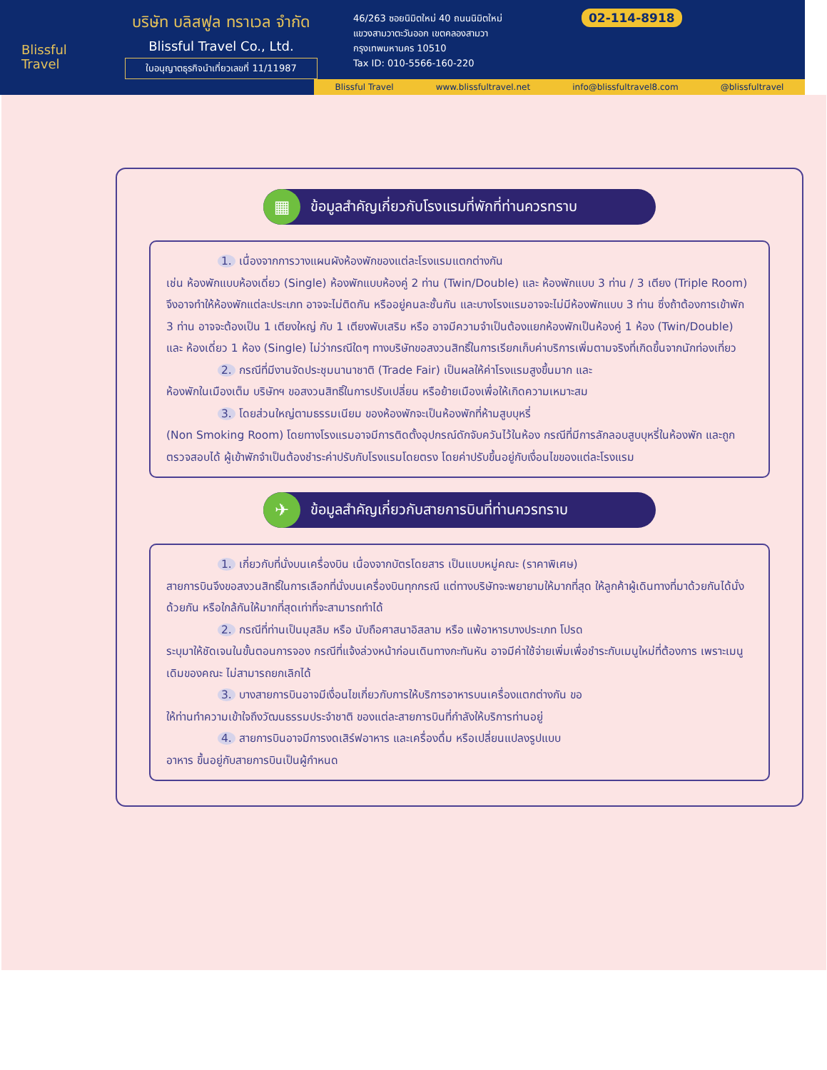Blissful
Travel
บริษัท บลิสฟูล ทราเวล จำกัด
Blissful Travel Co., Ltd.
ใบอนุญาตธุรกิจนำเที่ยวเลขที่ 11/11987
46/263 ซอยนิมิตใหม่ 40 ถนนนิมิตใหม่
แขวงสามวาตะวันออก เขตคลองสามวา
กรุงเทพมหานคร 10510
Tax ID: 010-5566-160-220
02-114-8918
Blissful Travel www.blissfultravel.net info@blissfultravel8.com @blissfultravel
▦
ข้อมูลสำคัญเกี่ยวกับโรงแรมที่พักที่ท่านควรทราบ
1. เนื่องจากการวางแผนผังห้องพักของแต่ละโรงแรมแตกต่างกัน
เช่น ห้องพักแบบห้องเดี่ยว (Single) ห้องพักแบบห้องคู่ 2 ท่าน (Twin/Double) และ ห้องพักแบบ 3 ท่าน / 3 เตียง (Triple Room) จึงอาจทำให้ห้องพักแต่ละประเภท อาจจะไม่ติดกัน หรืออยู่คนละชั้นกัน และบางโรงแรมอาจจะไม่มีห้องพักแบบ 3 ท่าน ซึ่งถ้าต้องการเข้าพัก 3 ท่าน อาจจะต้องเป็น 1 เตียงใหญ่ กับ 1 เตียงพับเสริม หรือ อาจมีความจำเป็นต้องแยกห้องพักเป็นห้องคู่ 1 ห้อง (Twin/Double) และ ห้องเดี่ยว 1 ห้อง (Single) ไม่ว่ากรณีใดๆ ทางบริษัทขอสงวนสิทธิ์ในการเรียกเก็บค่าบริการเพิ่มตามจริงที่เกิดขึ้นจากนักท่องเที่ยว
2. กรณีที่มีงานจัดประชุมนานาชาติ (Trade Fair) เป็นผลให้ค่าโรงแรมสูงขึ้นมาก และ
ห้องพักในเมืองเต็ม บริษัทฯ ขอสงวนสิทธิ์ในการปรับเปลี่ยน หรือย้ายเมืองเพื่อให้เกิดความเหมาะสม
3. โดยส่วนใหญ่ตามธรรมเนียม ของห้องพักจะเป็นห้องพักที่ห้ามสูบบุหรี่
(Non Smoking Room) โดยทางโรงแรมอาจมีการติดตั้งอุปกรณ์ดักจับควันไว้ในห้อง กรณีที่มีการลักลอบสูบบุหรี่ในห้องพัก และถูกตรวจสอบได้ ผู้เข้าพักจำเป็นต้องชำระค่าปรับกับโรงแรมโดยตรง โดยค่าปรับขึ้นอยู่กับเงื่อนไขของแต่ละโรงแรม
✈
ข้อมูลสำคัญเกี่ยวกับสายการบินที่ท่านควรทราบ
1. เกี่ยวกับที่นั่งบนเครื่องบิน เนื่องจากบัตรโดยสาร เป็นแบบหมู่คณะ (ราคาพิเศษ)
สายการบินจึงขอสงวนสิทธิ์ในการเลือกที่นั่งบนเครื่องบินทุกกรณี แต่ทางบริษัทจะพยายามให้มากที่สุด ให้ลูกค้าผู้เดินทางที่มาด้วยกันได้นั่งด้วยกัน หรือใกล้กันให้มากที่สุดเท่าที่จะสามารถทำได้
2. กรณีที่ท่านเป็นมุสลิม หรือ นับถือศาสนาอิสลาม หรือ แพ้อาหารบางประเภท โปรด
ระบุมาให้ชัดเจนในขั้นตอนการจอง กรณีที่แจ้งล่วงหน้าก่อนเดินทางกะทันหัน อาจมีค่าใช้จ่ายเพิ่มเพื่อชำระกับเมนูใหม่ที่ต้องการ เพราะเมนูเดิมของคณะ ไม่สามารถยกเลิกได้
3. บางสายการบินอาจมีเงื่อนไขเกี่ยวกับการให้บริการอาหารบนเครื่องแตกต่างกัน ขอ
ให้ท่านทำความเข้าใจถึงวัฒนธรรมประจำชาติ ของแต่ละสายการบินที่กำลังให้บริการท่านอยู่
4. สายการบินอาจมีการงดเสิร์ฟอาหาร และเครื่องดื่ม หรือเปลี่ยนแปลงรูปแบบ
อาหาร ขึ้นอยู่กับสายการบินเป็นผู้กำหนด